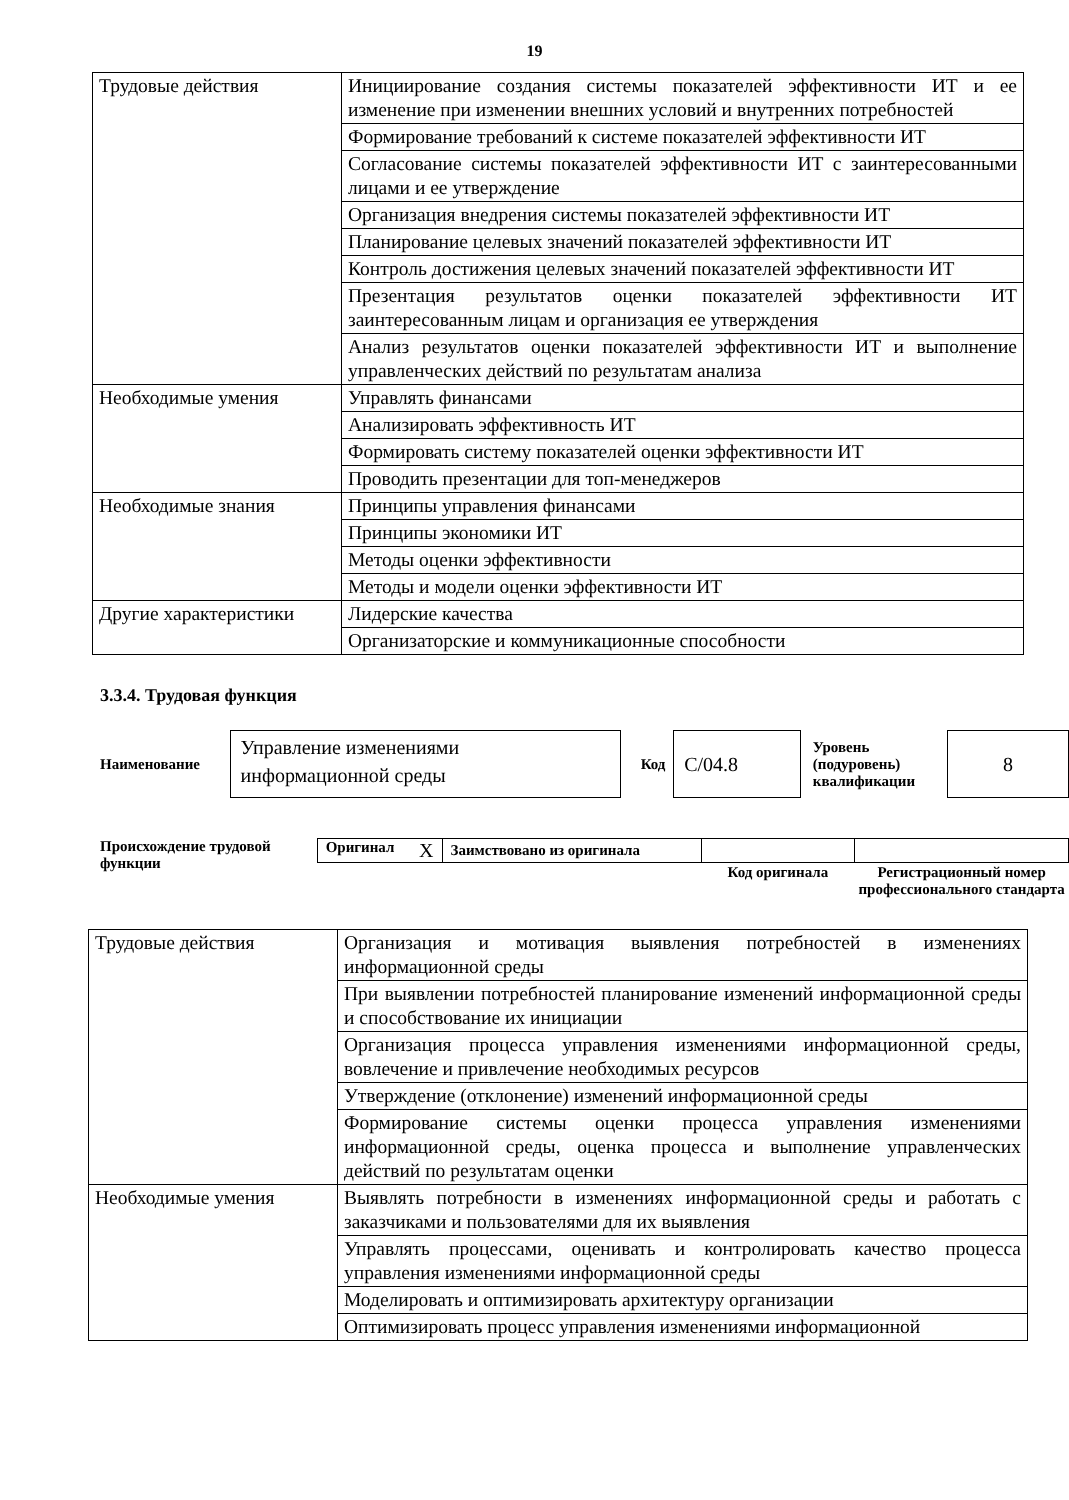19
| Трудовые действия | Инициирование создания системы показателей эффективности ИТ и ее изменение при изменении внешних условий и внутренних потребностей |
| | Формирование требований к системе показателей эффективности ИТ |
| | Согласование системы показателей эффективности ИТ с заинтересованными лицами и ее утверждение |
| | Организация внедрения системы показателей эффективности ИТ |
| | Планирование целевых значений показателей эффективности ИТ |
| | Контроль достижения целевых значений показателей эффективности ИТ |
| | Презентация результатов оценки показателей эффективности ИТ заинтересованным лицам и организация ее утверждения |
| | Анализ результатов оценки показателей эффективности ИТ и выполнение управленческих действий по результатам анализа |
| Необходимые умения | Управлять финансами |
| | Анализировать эффективность ИТ |
| | Формировать систему показателей оценки эффективности ИТ |
| | Проводить презентации для топ-менеджеров |
| Необходимые знания | Принципы управления финансами |
| | Принципы экономики ИТ |
| | Методы оценки эффективности |
| | Методы и модели оценки эффективности ИТ |
| Другие характеристики | Лидерские качества |
| | Организаторские и коммуникационные способности |
3.3.4. Трудовая функция
Наименование
Управление изменениями информационной среды
Код
С/04.8
Уровень (подуровень) квалификации
8
Происхождение трудовой функции
| Оригинал X | Заимствовано из оригинала | | |
| | | Код оригинала | Регистрационный номер профессионального стандарта |
| Трудовые действия | Организация и мотивация выявления потребностей в изменениях информационной среды |
| | При выявлении потребностей планирование изменений информационной среды и способствование их инициации |
| | Организация процесса управления изменениями информационной среды, вовлечение и привлечение необходимых ресурсов |
| | Утверждение (отклонение) изменений информационной среды |
| | Формирование системы оценки процесса управления изменениями информационной среды, оценка процесса и выполнение управленческих действий по результатам оценки |
| Необходимые умения | Выявлять потребности в изменениях информационной среды и работать с заказчиками и пользователями для их выявления |
| | Управлять процессами, оценивать и контролировать качество процесса управления изменениями информационной среды |
| | Моделировать и оптимизировать архитектуру организации |
| | Оптимизировать процесс управления изменениями информационной |